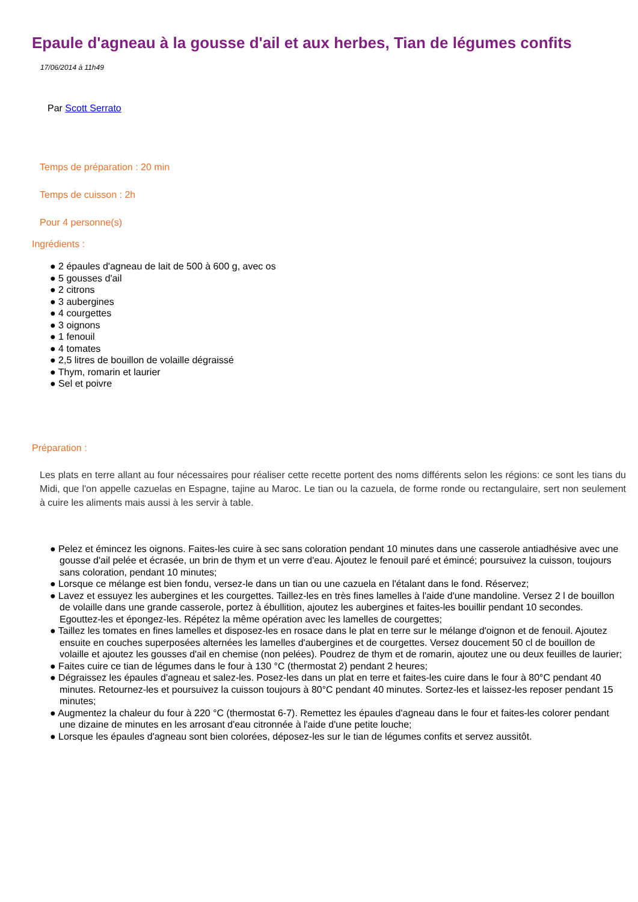Epaule d'agneau à la gousse d'ail et aux herbes, Tian de légumes confits
17/06/2014 à 11h49
Par Scott Serrato
Temps de préparation : 20 min
Temps de cuisson : 2h
Pour 4 personne(s)
Ingrédients :
● 2 épaules d'agneau de lait de 500 à 600 g, avec os
● 5 gousses d'ail
● 2 citrons
● 3 aubergines
● 4 courgettes
● 3 oignons
● 1 fenouil
● 4 tomates
● 2,5 litres de bouillon de volaille dégraissé
● Thym, romarin et laurier
● Sel et poivre
Préparation :
Les plats en terre allant au four nécessaires pour réaliser cette recette portent des noms différents selon les régions: ce sont les tians du Midi, que l'on appelle cazuelas en Espagne, tajine au Maroc. Le tian ou la cazuela, de forme ronde ou rectangulaire, sert non seulement à cuire les aliments mais aussi à les servir à table.
● Pelez et émincez les oignons. Faites-les cuire à sec sans coloration pendant 10 minutes dans une casserole antiadhésive avec une gousse d'ail pelée et écrasée, un brin de thym et un verre d'eau. Ajoutez le fenouil paré et émincé; poursuivez la cuisson, toujours sans coloration, pendant 10 minutes;
● Lorsque ce mélange est bien fondu, versez-le dans un tian ou une cazuela en l'étalant dans le fond. Réservez;
● Lavez et essuyez les aubergines et les courgettes. Taillez-les en très fines lamelles à l'aide d'une mandoline. Versez 2 l de bouillon de volaille dans une grande casserole, portez à ébullition, ajoutez les aubergines et faites-les bouillir pendant 10 secondes. Egouttez-les et épongez-les. Répétez la même opération avec les lamelles de courgettes;
● Taillez les tomates en fines lamelles et disposez-les en rosace dans le plat en terre sur le mélange d'oignon et de fenouil. Ajoutez ensuite en couches superposées alternées les lamelles d'aubergines et de courgettes. Versez doucement 50 cl de bouillon de volaille et ajoutez les gousses d'ail en chemise (non pelées). Poudrez de thym et de romarin, ajoutez une ou deux feuilles de laurier;
● Faites cuire ce tian de légumes dans le four à 130 °C (thermostat 2) pendant 2 heures;
● Dégraissez les épaules d'agneau et salez-les. Posez-les dans un plat en terre et faites-les cuire dans le four à 80°C pendant 40 minutes. Retournez-les et poursuivez la cuisson toujours à 80°C pendant 40 minutes. Sortez-les et laissez-les reposer pendant 15 minutes;
● Augmentez la chaleur du four à 220 °C (thermostat 6-7). Remettez les épaules d'agneau dans le four et faites-les colorer pendant une dizaine de minutes en les arrosant d'eau citronnée à l'aide d'une petite louche;
● Lorsque les épaules d'agneau sont bien colorées, déposez-les sur le tian de légumes confits et servez aussitôt.